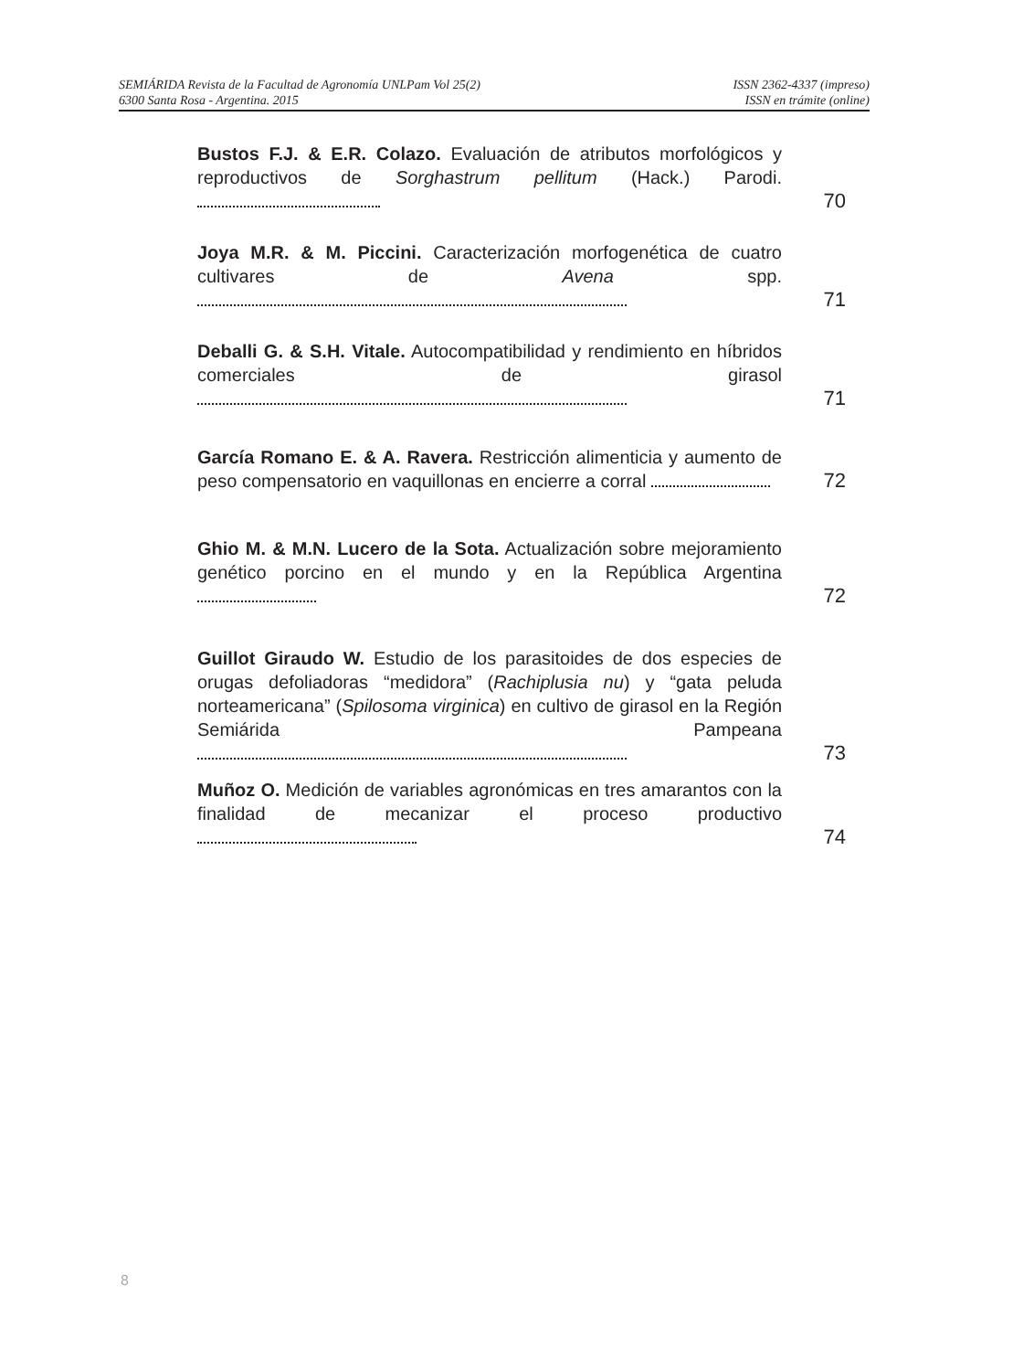SEMIÁRIDA Revista de la Facultad de Agronomía UNLPam Vol 25(2) ISSN 2362-4337 (impreso)
6300 Santa Rosa - Argentina. 2015 ISSN en trámite (online)
Bustos F.J. & E.R. Colazo. Evaluación de atributos morfológicos y reproductivos de Sorghastrum pellitum (Hack.) Parodi.
70
Joya M.R. & M. Piccini. Caracterización morfogenética de cuatro cultivares de Avena spp.
71
Deballi G. & S.H. Vitale. Autocompatibilidad y rendimiento en híbridos comerciales de girasol
71
García Romano E. & A. Ravera. Restricción alimenticia y aumento de peso compensatorio en vaquillonas en encierre a corral
72
Ghio M. & M.N. Lucero de la Sota. Actualización sobre mejoramiento genético porcino en el mundo y en la República Argentina
72
Guillot Giraudo W. Estudio de los parasitoides de dos especies de orugas defoliadoras “medidora” (Rachiplusia nu) y “gata peluda norteamericana” (Spilosoma virginica) en cultivo de girasol en la Región Semiárida Pampeana
73
Muñoz O. Medición de variables agronómicas en tres amarantos con la finalidad de mecanizar el proceso productivo
74
8